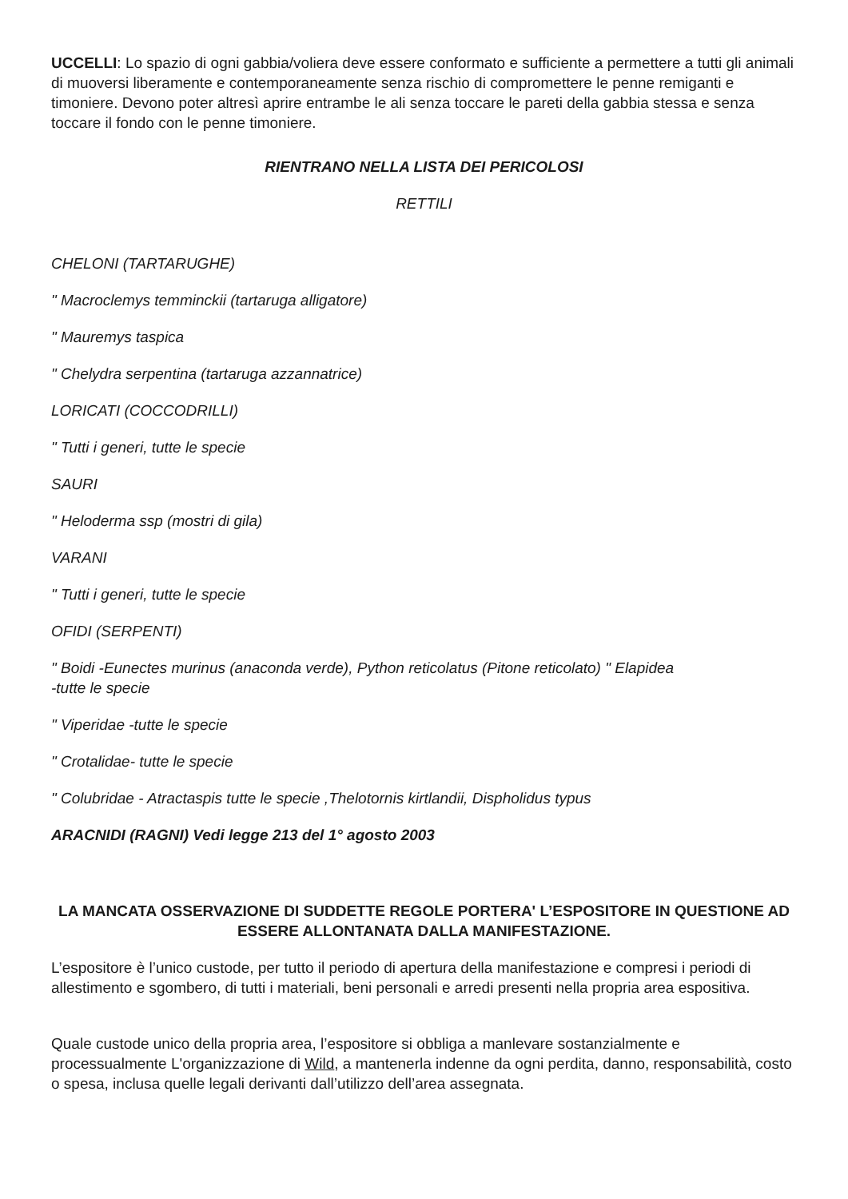UCCELLI: Lo spazio di ogni gabbia/voliera deve essere conformato e sufficiente a permettere a tutti gli animali di muoversi liberamente e contemporaneamente senza rischio di compromettere le penne remiganti e timoniere. Devono poter altresì aprire entrambe le ali senza toccare le pareti della gabbia stessa e senza toccare il fondo con le penne timoniere.
RIENTRANO NELLA LISTA DEI PERICOLOSI
RETTILI
CHELONI (TARTARUGHE)
" Macroclemys temminckii (tartaruga alligatore)
" Mauremys taspica
" Chelydra serpentina (tartaruga azzannatrice)
LORICATI (COCCODRILLI)
" Tutti i generi, tutte le specie
SAURI
" Heloderma ssp (mostri di gila)
VARANI
" Tutti i generi, tutte le specie
OFIDI (SERPENTI)
" Boidi -Eunectes murinus (anaconda verde), Python reticolatus (Pitone reticolato) " Elapidea
-tutte le specie
" Viperidae -tutte le specie
" Crotalidae- tutte le specie
" Colubridae - Atractaspis tutte le specie ,Thelotornis kirtlandii, Dispholidus typus
ARACNIDI (RAGNI) Vedi legge 213 del 1° agosto 2003
LA MANCATA OSSERVAZIONE DI SUDDETTE REGOLE PORTERA' L’ESPOSITORE IN QUESTIONE AD ESSERE ALLONTANATA DALLA MANIFESTAZIONE.
L’espositore è l’unico custode, per tutto il periodo di apertura della manifestazione e compresi i periodi di allestimento e sgombero, di tutti i materiali, beni personali e arredi presenti nella propria area espositiva.
Quale custode unico della propria area, l’espositore si obbliga a manlevare sostanzialmente e processualmente L'organizzazione di Wild, a mantenerla indenne da ogni perdita, danno, responsabilità, costo o spesa, inclusa quelle legali derivanti dall’utilizzo dell’area assegnata.